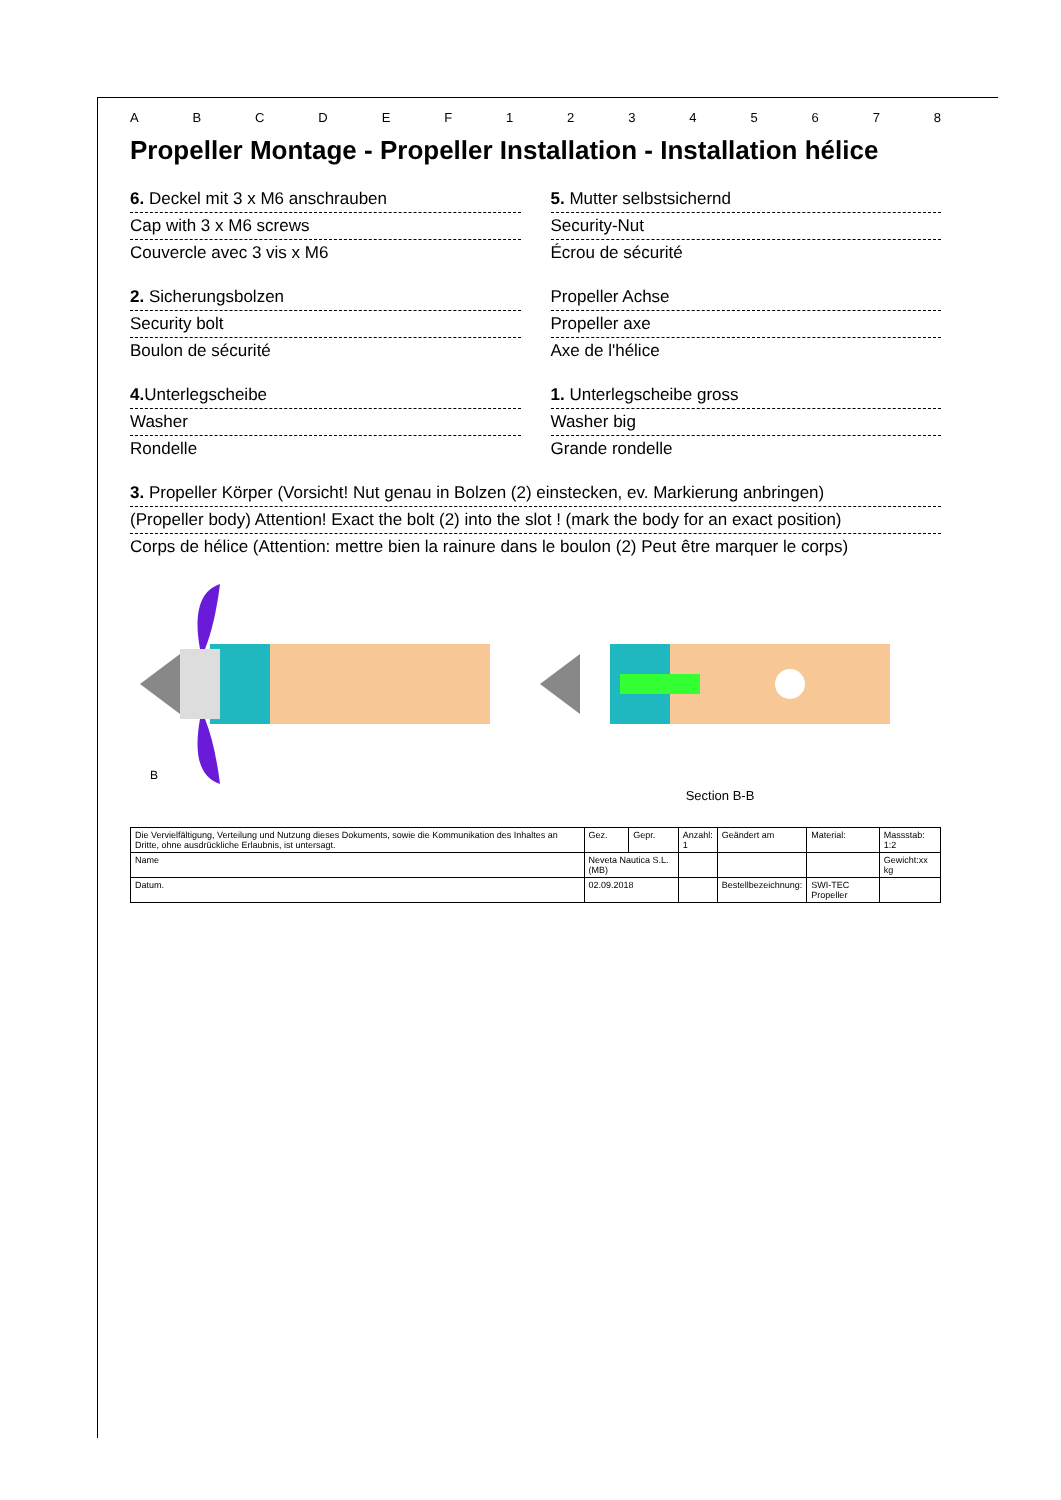A B C D E F 1 2 3 4 5 6 7 8
Propeller Montage - Propeller Installation - Installation hélice
6. Deckel mit 3 x M6 anschrauben
Cap with 3 x M6 screws
Couvercle avec 3 vis x M6
5. Mutter selbstsichernd
Security-Nut
Écrou de sécurité
2. Sicherungsbolzen
Security bolt
Boulon de sécurité
Propeller Achse
Propeller axe
Axe de l'hélice
4. Unterlegscheibe
Washer
Rondelle
1. Unterlegscheibe gross
Washer big
Grande rondelle
3. Propeller Körper (Vorsicht! Nut genau in Bolzen (2) einstecken, ev. Markierung anbringen)
(Propeller body) Attention! Exact the bolt (2) into the slot ! (mark the body for an exact position)
Corps de hélice (Attention: mettre bien la rainure dans le boulon (2) Peut être marquer le corps)
B
Section B-B
| Die Vervielfältigung, Verteilung und Nutzung dieses Dokuments, sowie die Kommunikation des Inhaltes an Dritte, ohne ausdrückliche Erlaubnis, ist untersagt. | Gez. | Gepr. | Anzahl: 1 | Geändert am | Material: | Massstab: 1:2 |
| Name | Neveta Nautica S.L. (MB) | | | | | Gewicht:xx kg |
| Datum. | 02.09.2018 | | | Bestellbezeichnung: | SWI-TEC Propeller | |